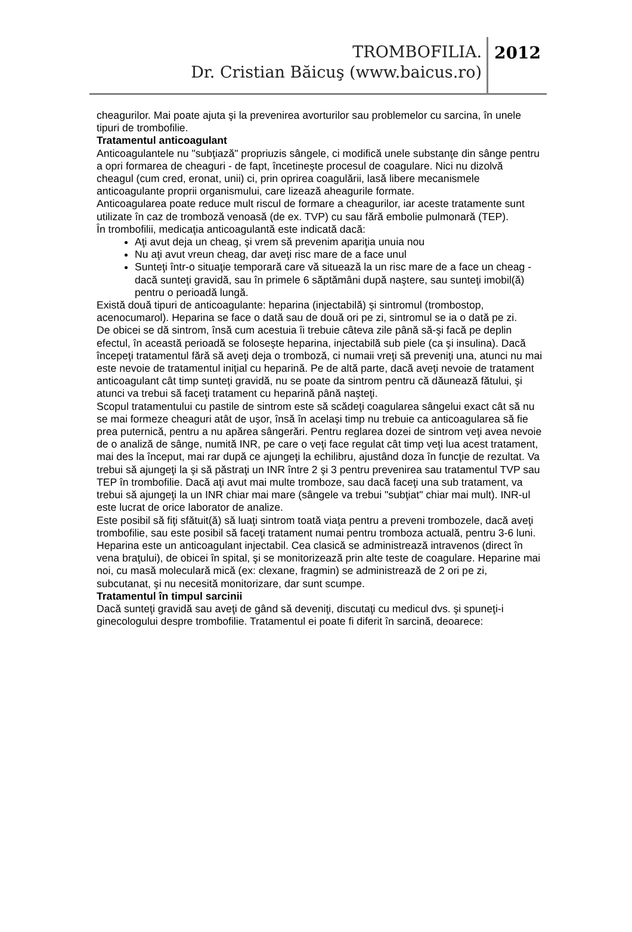TROMBOFILIA.
Dr. Cristian Băicuş (www.baicus.ro)
2012
cheagurilor. Mai poate ajuta şi la prevenirea avorturilor sau problemelor cu sarcina, în unele tipuri de trombofilie.
Tratamentul anticoagulant
Anticoagulantele nu "subţiază" propriuzis sângele, ci modifică unele substanţe din sânge pentru a opri formarea de cheaguri - de fapt, încetineşte procesul de coagulare. Nici nu dizolvă cheagul (cum cred, eronat, unii) ci, prin oprirea coagulării, lasă libere mecanismele anticoagulante proprii organismului, care lizează aheagurile formate.
Anticoagularea poate reduce mult riscul de formare a cheagurilor, iar aceste tratamente sunt utilizate în caz de tromboză venoasă (de ex. TVP) cu sau fără embolie pulmonară (TEP).
În trombofilii, medicaţia anticoagulantă este indicată dacă:
Aţi avut deja un cheag, şi vrem să prevenim apariţia unuia nou
Nu aţi avut vreun cheag, dar aveţi risc mare de a face unul
Sunteţi într-o situaţie temporară care vă situează la un risc mare de a face un cheag - dacă sunteţi gravidă, sau în primele 6 săptămâni după naştere, sau sunteţi imobil(ă) pentru o perioadă lungă.
Există două tipuri de anticoagulante: heparina (injectabilă) şi sintromul (trombostop, acenocumarol). Heparina se face o dată sau de două ori pe zi, sintromul se ia o dată pe zi.
De obicei se dă sintrom, însă cum acestuia îi trebuie câteva zile până să-şi facă pe deplin efectul, în această perioadă se foloseşte heparina, injectabilă sub piele (ca şi insulina). Dacă începeţi tratamentul fără să aveţi deja o tromboză, ci numaii vreţi să preveniţi una, atunci nu mai este nevoie de tratamentul iniţial cu heparină. Pe de altă parte, dacă aveţi nevoie de tratament anticoagulant cât timp sunteţi gravidă, nu se poate da sintrom pentru că dăunează fătului, şi atunci va trebui să faceţi tratament cu heparină până naşteţi.
Scopul tratamentului cu pastile de sintrom este să scădeţi coagularea sângelui exact cât să nu se mai formeze cheaguri atât de uşor, însă în acelaşi timp nu trebuie ca anticoagularea să fie prea puternică, pentru a nu apărea sângerări. Pentru reglarea dozei de sintrom veţi avea nevoie de o analiză de sânge, numită INR, pe care o veţi face regulat cât timp veţi lua acest tratament, mai des la început, mai rar după ce ajungeţi la echilibru, ajustând doza în funcţie de rezultat. Va trebui să ajungeţi la şi să păstraţi un INR între 2 şi 3 pentru prevenirea sau tratamentul TVP sau TEP în trombofilie. Dacă aţi avut mai multe tromboze, sau dacă faceţi una sub tratament, va trebui să ajungeţi la un INR chiar mai mare (sângele va trebui "subţiat" chiar mai mult). INR-ul este lucrat de orice laborator de analize.
Este posibil să fiţi sfătuit(ă) să luaţi sintrom toată viaţa pentru a preveni trombozele, dacă aveţi trombofilie, sau este posibil să faceţi tratament numai pentru tromboza actuală, pentru 3-6 luni.
Heparina este un anticoagulant injectabil. Cea clasică se administrează intravenos (direct în vena braţului), de obicei în spital, şi se monitorizează prin alte teste de coagulare. Heparine mai noi, cu masă moleculară mică (ex: clexane, fragmin) se administrează de 2 ori pe zi, subcutanat, şi nu necesită monitorizare, dar sunt scumpe.
Tratamentul în timpul sarcinii
Dacă sunteţi gravidă sau aveţi de gând să deveniţi, discutaţi cu medicul dvs. şi spuneţi-i ginecologului despre trombofilie. Tratamentul ei poate fi diferit în sarcină, deoarece: